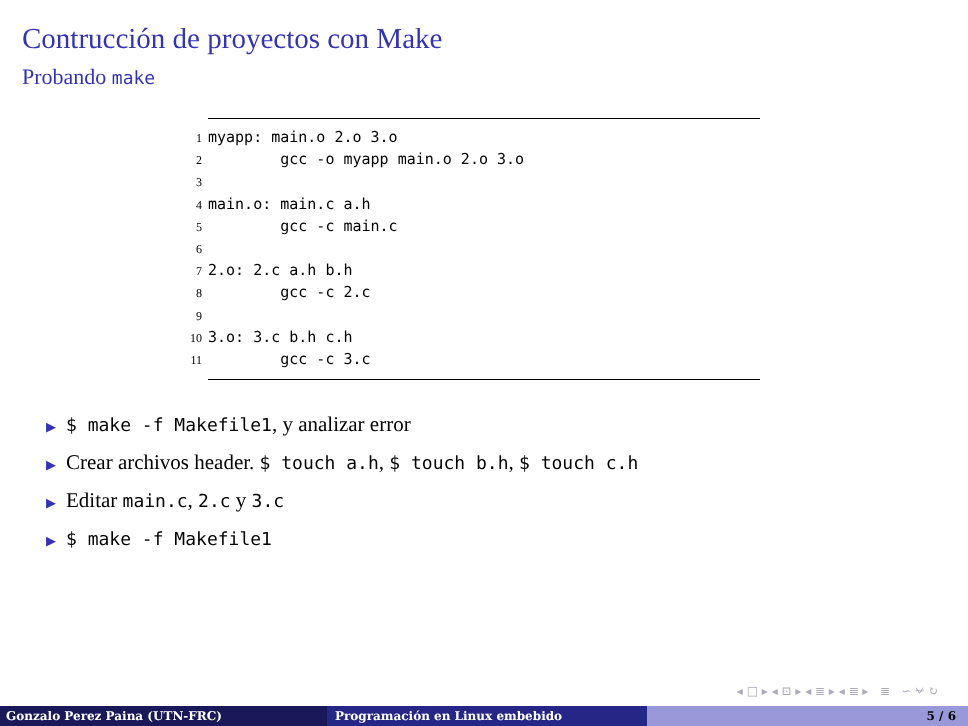Contrucción de proyectos con Make
Probando make
1myapp: main.o 2.o 3.o
2        gcc -o myapp main.o 2.o 3.o
3
4main.o: main.c a.h
5        gcc -c main.c
6
72.o: 2.c a.h b.h
8        gcc -c 2.c
9
103.o: 3.c b.h c.h
11        gcc -c 3.c
▶ $ make -f Makefile1, y analizar error
▶ Crear archivos header. $ touch a.h, $ touch b.h, $ touch c.h
▶ Editar main.c, 2.c y 3.c
▶ $ make -f Makefile1
◂ □ ▸ ◂ ⊡ ▸ ◂ ≣ ▸ ◂ ≣ ▸ ≣ ∽ ⍱ ↻
Gonzalo Perez Paina (UTN-FRC) Programación en Linux embebido 5 / 6